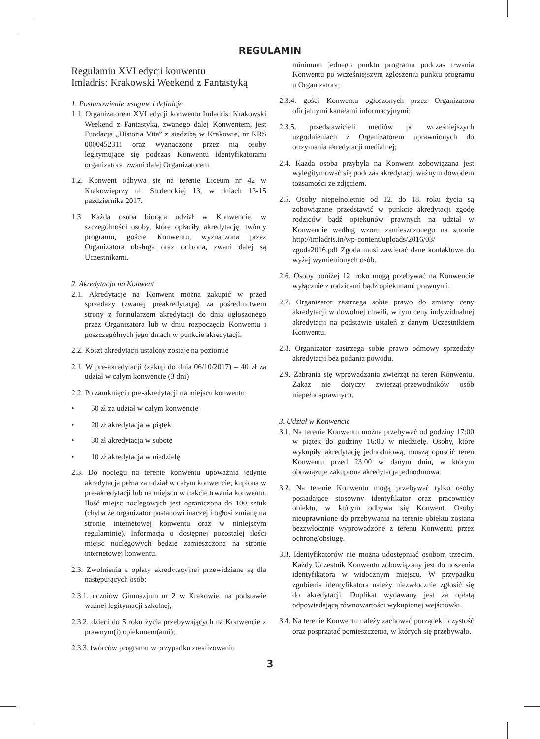REGULAMIN
Regulamin XVI edycji konwentu
Imladris: Krakowski Weekend z Fantastyką
1. Postanowienie wstępne i definicje
1.1. Organizatorem XVI edycji konwentu Imladris: Krakowski Weekend z Fantastyką, zwanego dalej Konwentem, jest Fundacja „Historia Vita” z siedzibą w Krakowie, nr KRS 0000452311 oraz wyznaczone przez nią osoby legitymujące się podczas Konwentu identyfikatorami organizatora, zwani dalej Organizatorem.
1.2. Konwent odbywa się na terenie Liceum nr 42 w Krakowieprzy ul. Studenckiej 13, w dniach 13-15 października 2017.
1.3. Każda osoba biorąca udział w Konwencie, w szczególności osoby, które opłaciły akredytację, twórcy programu, goście Konwentu, wyznaczona przez Organizatora obsługa oraz ochrona, zwani dalej są Uczestnikami.
2. Akredytacja na Konwent
2.1. Akredytacje na Konwent można zakupić w przed sprzedaży (zwanej preakredytacją) za pośrednictwem strony z formularzem akredytacji do dnia ogłoszonego przez Organizatora lub w dniu rozpoczęcia Konwentu i poszczególnych jego dniach w punkcie akredytacji.
2.2. Koszt akredytacji ustalony zostaje na poziomie
2.1. W pre-akredytacji (zakup do dnia 06/10/2017) – 40 zł za udział w całym konwencie (3 dni)
2.2. Po zamknięciu pre-akredytacji na miejscu konwentu:
• 50 zł za udział w całym konwencie
• 20 zł akredytacja w piątek
• 30 zł akredytacja w sobotę
• 10 zł akredytacja w niedzielę
2.3. Do noclegu na terenie konwentu upoważnia jedynie akredytacja pełna za udział w całym konwencie, kupiona w pre-akredytacji lub na miejscu w trakcie trwania konwentu. Ilość miejsc noclegowych jest ograniczona do 100 sztuk (chyba że organizator postanowi inaczej i ogłosi zmianę na stronie internetowej konwentu oraz w niniejszym regulaminie). Informacja o dostępnej pozostałej ilości miejsc noclegowych będzie zamieszczona na stronie internetowej konwentu.
2.3. Zwolnienia a opłaty akredytacyjnej przewidziane są dla następujących osób:
2.3.1. uczniów Gimnazjum nr 2 w Krakowie, na podstawie ważnej legitymacji szkolnej;
2.3.2. dzieci do 5 roku życia przebywających na Konwencie z prawnym(i) opiekunem(ami);
2.3.3. twórców programu w przypadku zrealizowaniu
minimum jednego punktu programu podczas trwania Konwentu po wcześniejszym zgłoszeniu punktu programu u Organizatora;
2.3.4. gości Konwentu ogłoszonych przez Organizatora oficjalnymi kanałami informacyjnymi;
2.3.5. przedstawicieli mediów po wcześniejszych uzgodnieniach z Organizatorem uprawnionych do otrzymania akredytacji medialnej;
2.4. Każda osoba przybyła na Konwent zobowiązana jest wylegitymować się podczas akredytacji ważnym dowodem tożsamości ze zdjęciem.
2.5. Osoby niepełnoletnie od 12. do 18. roku życia są zobowiązane przedstawić w punkcie akredytacji zgodę rodziców bądź opiekunów prawnych na udział w Konwencie według wzoru zamieszczonego na stronie http://imladris.in/wp-content/uploads/2016/03/ zgoda2016.pdf Zgoda musi zawierać dane kontaktowe do wyżej wymienionych osób.
2.6. Osoby poniżej 12. roku mogą przebywać na Konwencie wyłącznie z rodzicami bądź opiekunami prawnymi.
2.7. Organizator zastrzega sobie prawo do zmiany ceny akredytacji w dowolnej chwili, w tym ceny indywidualnej akredytacji na podstawie ustaleń z danym Uczestnikiem Konwentu.
2.8. Organizator zastrzega sobie prawo odmowy sprzedaży akredytacji bez podania powodu.
2.9. Zabrania się wprowadzania zwierząt na teren Konwentu. Zakaz nie dotyczy zwierząt-przewodników osób niepełnosprawnych.
3. Udział w Konwencie
3.1. Na terenie Konwentu można przebywać od godziny 17:00 w piątek do godziny 16:00 w niedzielę. Osoby, które wykupiły akredytację jednodniową, muszą opuścić teren Konwentu przed 23:00 w danym dniu, w którym obowiązuje zakupiona akredytacja jednodniowa.
3.2. Na terenie Konwentu mogą przebywać tylko osoby posiadające stosowny identyfikator oraz pracownicy obiektu, w którym odbywa się Konwent. Osoby nieuprawnione do przebywania na terenie obiektu zostaną bezzwłocznie wyprowadzone z terenu Konwentu przez ochronę/obsługę.
3.3. Identyfikatorów nie można udostępniać osobom trzecim. Każdy Uczestnik Konwentu zobowiązany jest do noszenia identyfikatora w widocznym miejscu. W przypadku zgubienia identyfikatora należy niezwłocznie zgłosić się do akredytacji. Duplikat wydawany jest za opłatą odpowiadającą równowartości wykupionej wejściówki.
3.4. Na terenie Konwentu należy zachować porządek i czystość oraz posprzątać pomieszczenia, w których się przebywało.
3